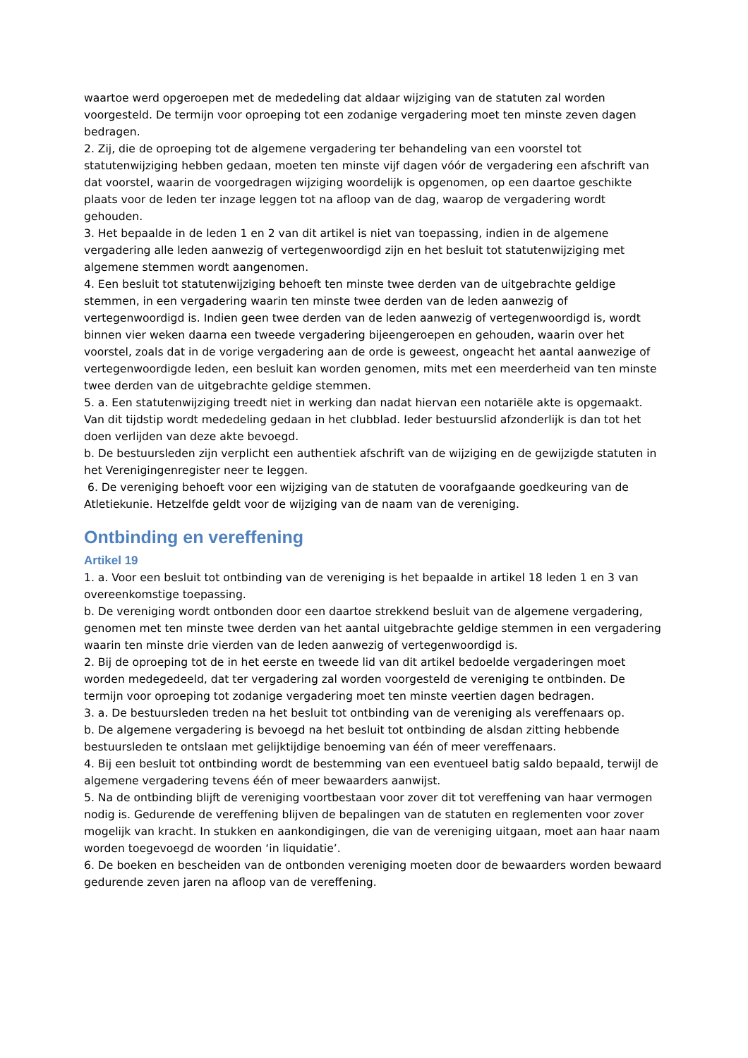waartoe werd opgeroepen met de mededeling dat aldaar wijziging van de statuten zal worden voorgesteld. De termijn voor oproeping tot een zodanige vergadering moet ten minste zeven dagen bedragen.
2. Zij, die de oproeping tot de algemene vergadering ter behandeling van een voorstel tot statutenwijziging hebben gedaan, moeten ten minste vijf dagen vóór de vergadering een afschrift van dat voorstel, waarin de voorgedragen wijziging woordelijk is opgenomen, op een daartoe geschikte plaats voor de leden ter inzage leggen tot na afloop van de dag, waarop de vergadering wordt gehouden.
3. Het bepaalde in de leden 1 en 2 van dit artikel is niet van toepassing, indien in de algemene vergadering alle leden aanwezig of vertegenwoordigd zijn en het besluit tot statutenwijziging met algemene stemmen wordt aangenomen.
4. Een besluit tot statutenwijziging behoeft ten minste twee derden van de uitgebrachte geldige stemmen, in een vergadering waarin ten minste twee derden van de leden aanwezig of vertegenwoordigd is. Indien geen twee derden van de leden aanwezig of vertegenwoordigd is, wordt binnen vier weken daarna een tweede vergadering bijeengeroepen en gehouden, waarin over het voorstel, zoals dat in de vorige vergadering aan de orde is geweest, ongeacht het aantal aanwezige of vertegenwoordigde leden, een besluit kan worden genomen, mits met een meerderheid van ten minste twee derden van de uitgebrachte geldige stemmen.
5. a. Een statutenwijziging treedt niet in werking dan nadat hiervan een notariële akte is opgemaakt. Van dit tijdstip wordt mededeling gedaan in het clubblad. Ieder bestuurslid afzonderlijk is dan tot het doen verlijden van deze akte bevoegd.
b. De bestuursleden zijn verplicht een authentiek afschrift van de wijziging en de gewijzigde statuten in het Verenigingenregister neer te leggen.
6. De vereniging behoeft voor een wijziging van de statuten de voorafgaande goedkeuring van de Atletiekunie. Hetzelfde geldt voor de wijziging van de naam van de vereniging.
Ontbinding en vereffening
Artikel 19
1. a. Voor een besluit tot ontbinding van de vereniging is het bepaalde in artikel 18 leden 1 en 3 van overeenkomstige toepassing.
b. De vereniging wordt ontbonden door een daartoe strekkend besluit van de algemene vergadering, genomen met ten minste twee derden van het aantal uitgebrachte geldige stemmen in een vergadering waarin ten minste drie vierden van de leden aanwezig of vertegenwoordigd is.
2. Bij de oproeping tot de in het eerste en tweede lid van dit artikel bedoelde vergaderingen moet worden medegedeeld, dat ter vergadering zal worden voorgesteld de vereniging te ontbinden. De termijn voor oproeping tot zodanige vergadering moet ten minste veertien dagen bedragen.
3. a. De bestuursleden treden na het besluit tot ontbinding van de vereniging als vereffenaars op.
b. De algemene vergadering is bevoegd na het besluit tot ontbinding de alsdan zitting hebbende bestuursleden te ontslaan met gelijktijdige benoeming van één of meer vereffenaars.
4. Bij een besluit tot ontbinding wordt de bestemming van een eventueel batig saldo bepaald, terwijl de algemene vergadering tevens één of meer bewaarders aanwijst.
5. Na de ontbinding blijft de vereniging voortbestaan voor zover dit tot vereffening van haar vermogen nodig is. Gedurende de vereffening blijven de bepalingen van de statuten en reglementen voor zover mogelijk van kracht. In stukken en aankondigingen, die van de vereniging uitgaan, moet aan haar naam worden toegevoegd de woorden ‘in liquidatie’.
6. De boeken en bescheiden van de ontbonden vereniging moeten door de bewaarders worden bewaard gedurende zeven jaren na afloop van de vereffening.